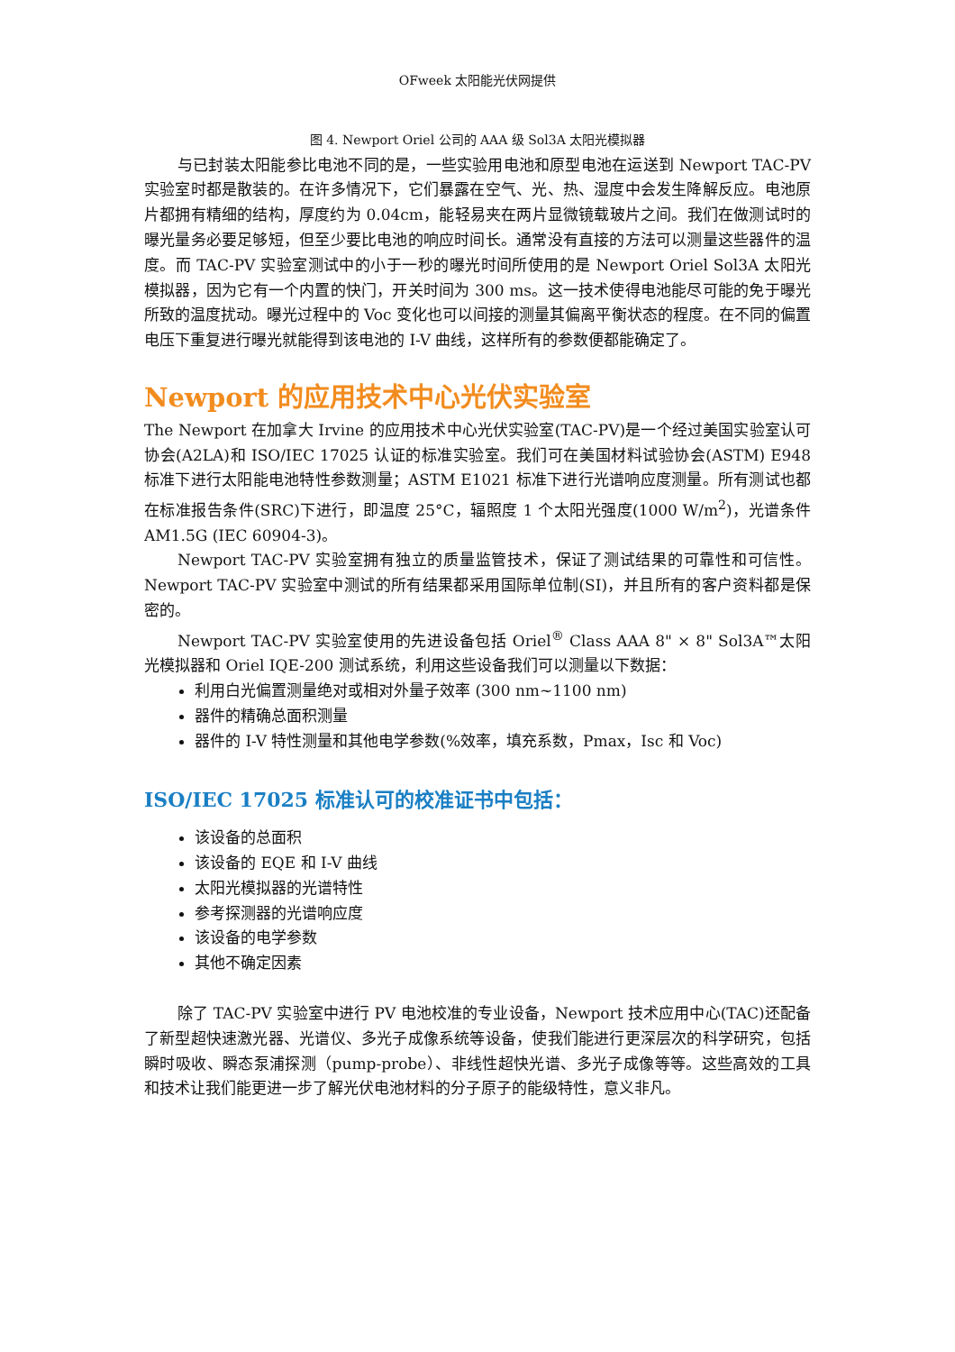OFweek 太阳能光伏网提供
图 4. Newport Oriel 公司的 AAA 级 Sol3A 太阳光模拟器
与已封装太阳能参比电池不同的是，一些实验用电池和原型电池在运送到 Newport TAC-PV 实验室时都是散装的。在许多情况下，它们暴露在空气、光、热、湿度中会发生降解反应。电池原片都拥有精细的结构，厚度约为 0.04cm，能轻易夹在两片显微镜载玻片之间。我们在做测试时的曝光量务必要足够短，但至少要比电池的响应时间长。通常没有直接的方法可以测量这些器件的温度。而 TAC-PV 实验室测试中的小于一秒的曝光时间所使用的是 Newport Oriel Sol3A 太阳光模拟器，因为它有一个内置的快门，开关时间为 300 ms。这一技术使得电池能尽可能的免于曝光所致的温度扰动。曝光过程中的 Voc 变化也可以间接的测量其偏离平衡状态的程度。在不同的偏置电压下重复进行曝光就能得到该电池的 I-V 曲线，这样所有的参数便都能确定了。
Newport 的应用技术中心光伏实验室
The Newport 在加拿大 Irvine 的应用技术中心光伏实验室(TAC-PV)是一个经过美国实验室认可协会(A2LA)和 ISO/IEC 17025 认证的标准实验室。我们可在美国材料试验协会(ASTM) E948 标准下进行太阳能电池特性参数测量；ASTM E1021 标准下进行光谱响应度测量。所有测试也都在标准报告条件(SRC)下进行，即温度 25°C，辐照度 1 个太阳光强度(1000 W/m<sup>2</sup>)，光谱条件 AM1.5G (IEC 60904-3)。
Newport TAC-PV 实验室拥有独立的质量监管技术，保证了测试结果的可靠性和可信性。Newport TAC-PV 实验室中测试的所有结果都采用国际单位制(SI)，并且所有的客户资料都是保密的。
Newport TAC-PV 实验室使用的先进设备包括 Oriel<sup>®</sup> Class AAA 8" × 8" Sol3A™太阳光模拟器和 Oriel IQE-200 测试系统，利用这些设备我们可以测量以下数据：
利用白光偏置测量绝对或相对外量子效率 (300 nm~1100 nm)
器件的精确总面积测量
器件的 I-V 特性测量和其他电学参数(%效率，填充系数，Pmax，Isc 和 Voc)
ISO/IEC 17025 标准认可的校准证书中包括：
该设备的总面积
该设备的 EQE 和 I-V 曲线
太阳光模拟器的光谱特性
参考探测器的光谱响应度
该设备的电学参数
其他不确定因素
除了 TAC-PV 实验室中进行 PV 电池校准的专业设备，Newport 技术应用中心(TAC)还配备了新型超快速激光器、光谱仪、多光子成像系统等设备，使我们能进行更深层次的科学研究，包括瞬时吸收、瞬态泵浦探测（pump-probe）、非线性超快光谱、多光子成像等等。这些高效的工具和技术让我们能更进一步了解光伏电池材料的分子原子的能级特性，意义非凡。